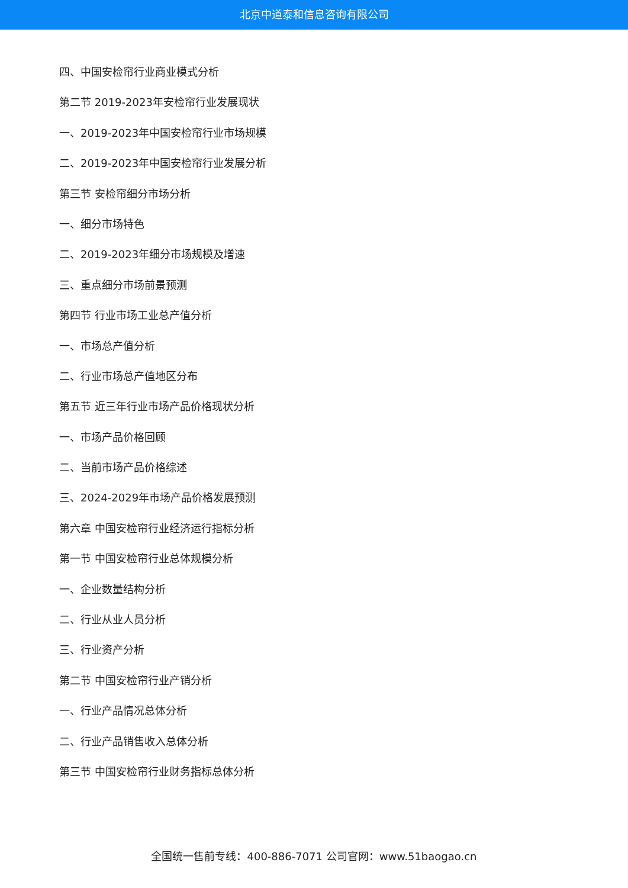北京中道泰和信息咨询有限公司
四、中国安检帘行业商业模式分析
第二节 2019-2023年安检帘行业发展现状
一、2019-2023年中国安检帘行业市场规模
二、2019-2023年中国安检帘行业发展分析
第三节 安检帘细分市场分析
一、细分市场特色
二、2019-2023年细分市场规模及增速
三、重点细分市场前景预测
第四节 行业市场工业总产值分析
一、市场总产值分析
二、行业市场总产值地区分布
第五节 近三年行业市场产品价格现状分析
一、市场产品价格回顾
二、当前市场产品价格综述
三、2024-2029年市场产品价格发展预测
第六章 中国安检帘行业经济运行指标分析
第一节 中国安检帘行业总体规模分析
一、企业数量结构分析
二、行业从业人员分析
三、行业资产分析
第二节 中国安检帘行业产销分析
一、行业产品情况总体分析
二、行业产品销售收入总体分析
第三节 中国安检帘行业财务指标总体分析
全国统一售前专线：400-886-7071 公司官网：www.51baogao.cn